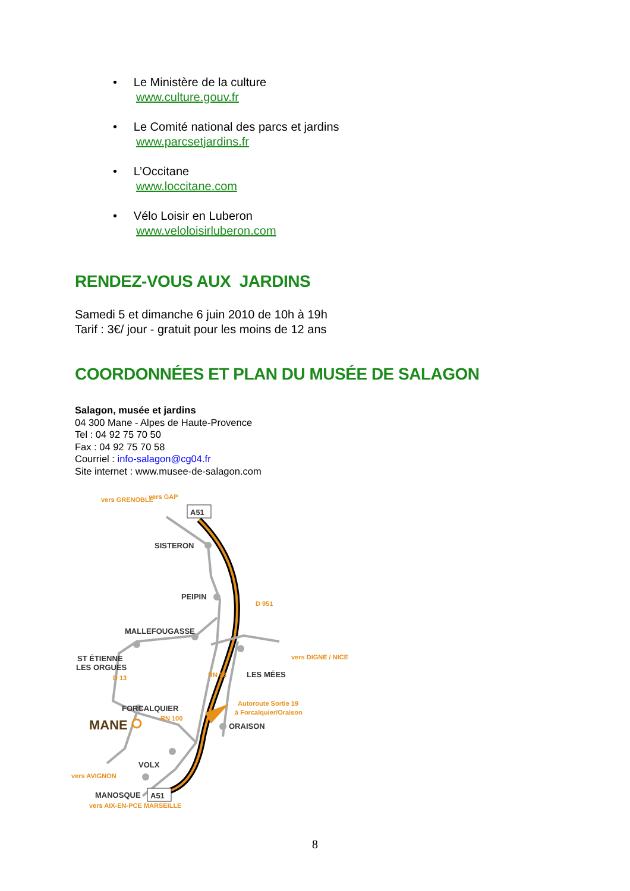• Le Ministère de la culture
www.culture.gouv.fr
• Le Comité national des parcs et jardins
www.parcsetjardins.fr
• L’Occitane
www.loccitane.com
• Vélo Loisir en Luberon
www.veloloisirluberon.com
RENDEZ-VOUS AUX JARDINS
Samedi 5 et dimanche 6 juin 2010 de 10h à 19h
Tarif : 3€/ jour - gratuit pour les moins de 12 ans
COORDONNÉES ET PLAN DU MUSÉE DE SALAGON
Salagon, musée et jardins
04 300 Mane - Alpes de Haute-Provence
Tel : 04 92 75 70 50
Fax : 04 92 75 70 58
Courriel : info-salagon@cg04.fr
Site internet : www.musee-de-salagon.com
A51
A51
SISTERON
PEIPIN
MALLEFOUGASSE
ST ÉTIENNE
LES ORGUES
LES MÉES
FORCALQUIER
ORAISON
VOLX
MANOSQUE
MANE
vers GRENOBLE
vers GAP
vers DIGNE / NICE
Autoroute Sortie 19
à Forcalquier/Oraison
RN 100
vers AVIGNON
vers AIX-EN-PCE MARSEILLE
D 13
RN 96
D 951
8